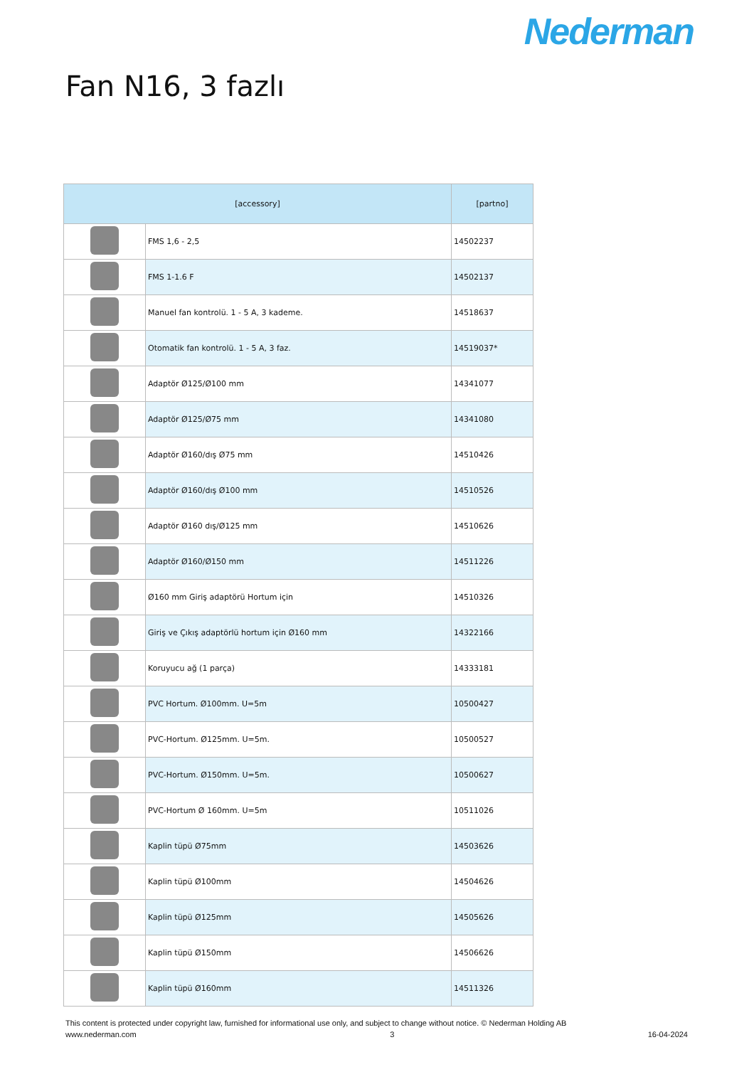Nederman
Fan N16, 3 fazlı
| [accessory] | | [partno] |
| --- | --- | --- |
| | FMS 1,6 - 2,5 | 14502237 |
| | FMS 1-1.6 F | 14502137 |
| | Manuel fan kontrolü. 1 - 5 A, 3 kademe. | 14518637 |
| | Otomatik fan kontrolü. 1 - 5 A, 3 faz. | 14519037* |
| | Adaptör Ø125/Ø100 mm | 14341077 |
| | Adaptör Ø125/Ø75 mm | 14341080 |
| | Adaptör Ø160/dış Ø75 mm | 14510426 |
| | Adaptör Ø160/dış Ø100 mm | 14510526 |
| | Adaptör Ø160 dış/Ø125 mm | 14510626 |
| | Adaptör Ø160/Ø150 mm | 14511226 |
| | Ø160 mm Giriş adaptörü Hortum için | 14510326 |
| | Giriş ve Çıkış adaptörlü hortum için Ø160 mm | 14322166 |
| | Koruyucu ağ (1 parça) | 14333181 |
| | PVC Hortum. Ø100mm. U=5m | 10500427 |
| | PVC-Hortum. Ø125mm. U=5m. | 10500527 |
| | PVC-Hortum. Ø150mm. U=5m. | 10500627 |
| | PVC-Hortum Ø 160mm. U=5m | 10511026 |
| | Kaplin tüpü Ø75mm | 14503626 |
| | Kaplin tüpü Ø100mm | 14504626 |
| | Kaplin tüpü Ø125mm | 14505626 |
| | Kaplin tüpü Ø150mm | 14506626 |
| | Kaplin tüpü Ø160mm | 14511326 |
This content is protected under copyright law, furnished for informational use only, and subject to change without notice. © Nederman Holding AB
www.nederman.com 3 16-04-2024